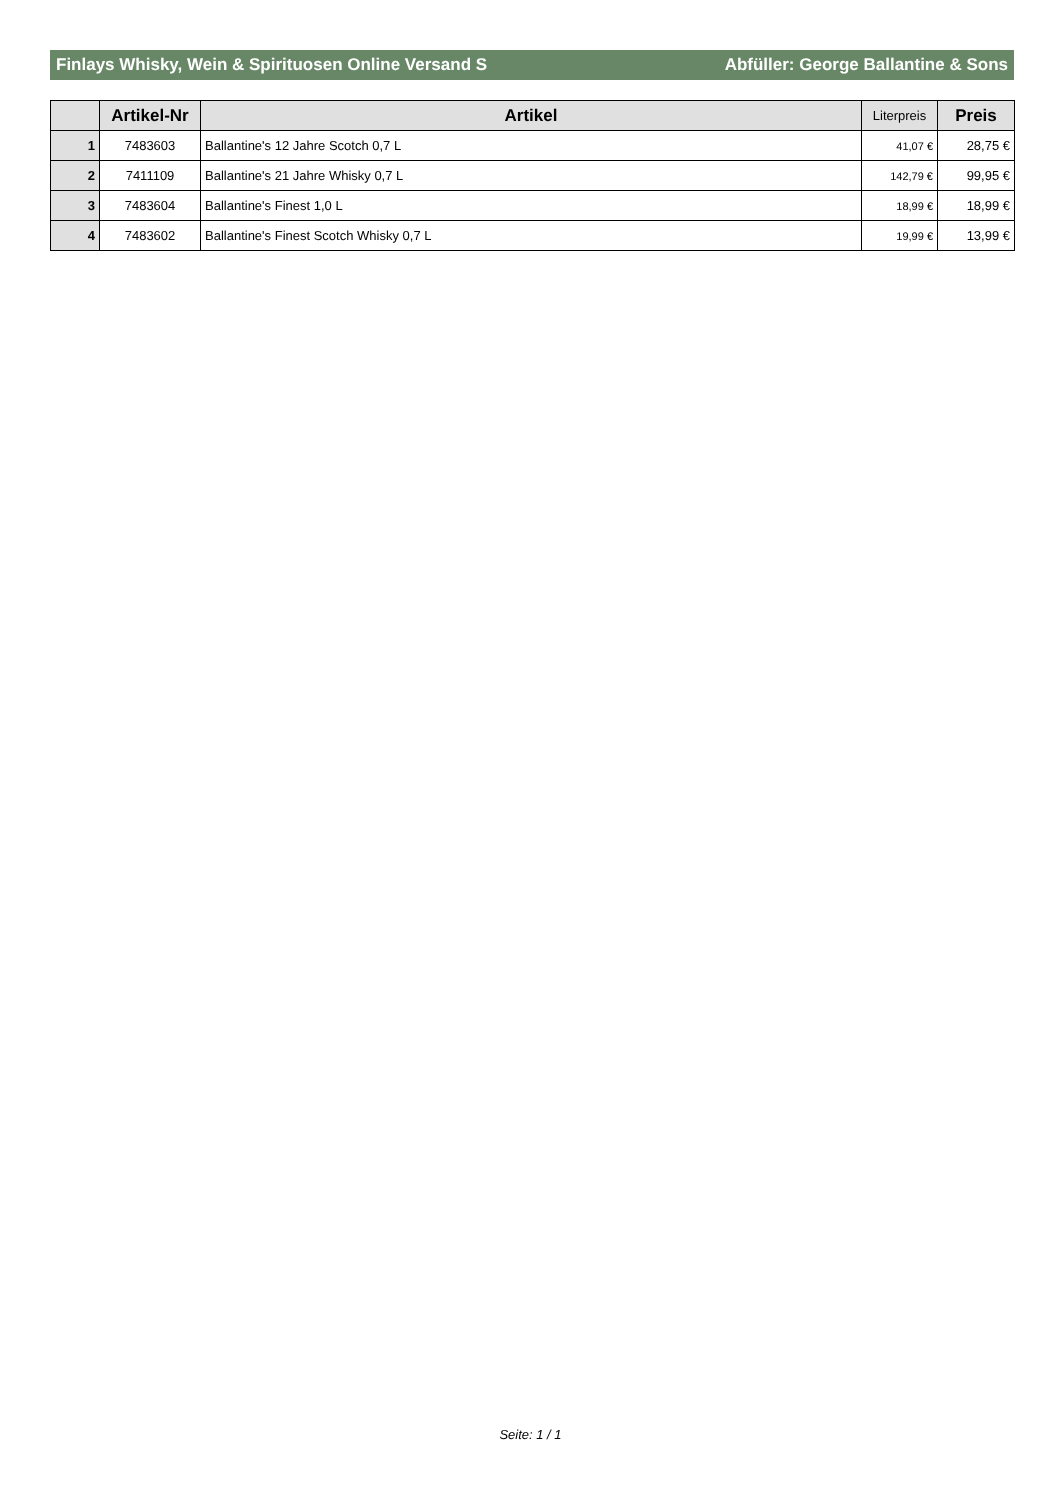Finlays Whisky, Wein & Spirituosen Online Versand S Abfüller: George Ballantine & Sons
| | Artikel-Nr | Artikel | Literpreis | Preis |
| --- | --- | --- | --- | --- |
| 1 | 7483603 | Ballantine's 12 Jahre Scotch 0,7 L | 41,07 € | 28,75 € |
| 2 | 7411109 | Ballantine's 21 Jahre Whisky 0,7 L | 142,79 € | 99,95 € |
| 3 | 7483604 | Ballantine's Finest 1,0 L | 18,99 € | 18,99 € |
| 4 | 7483602 | Ballantine's Finest Scotch Whisky 0,7 L | 19,99 € | 13,99 € |
Seite: 1 / 1